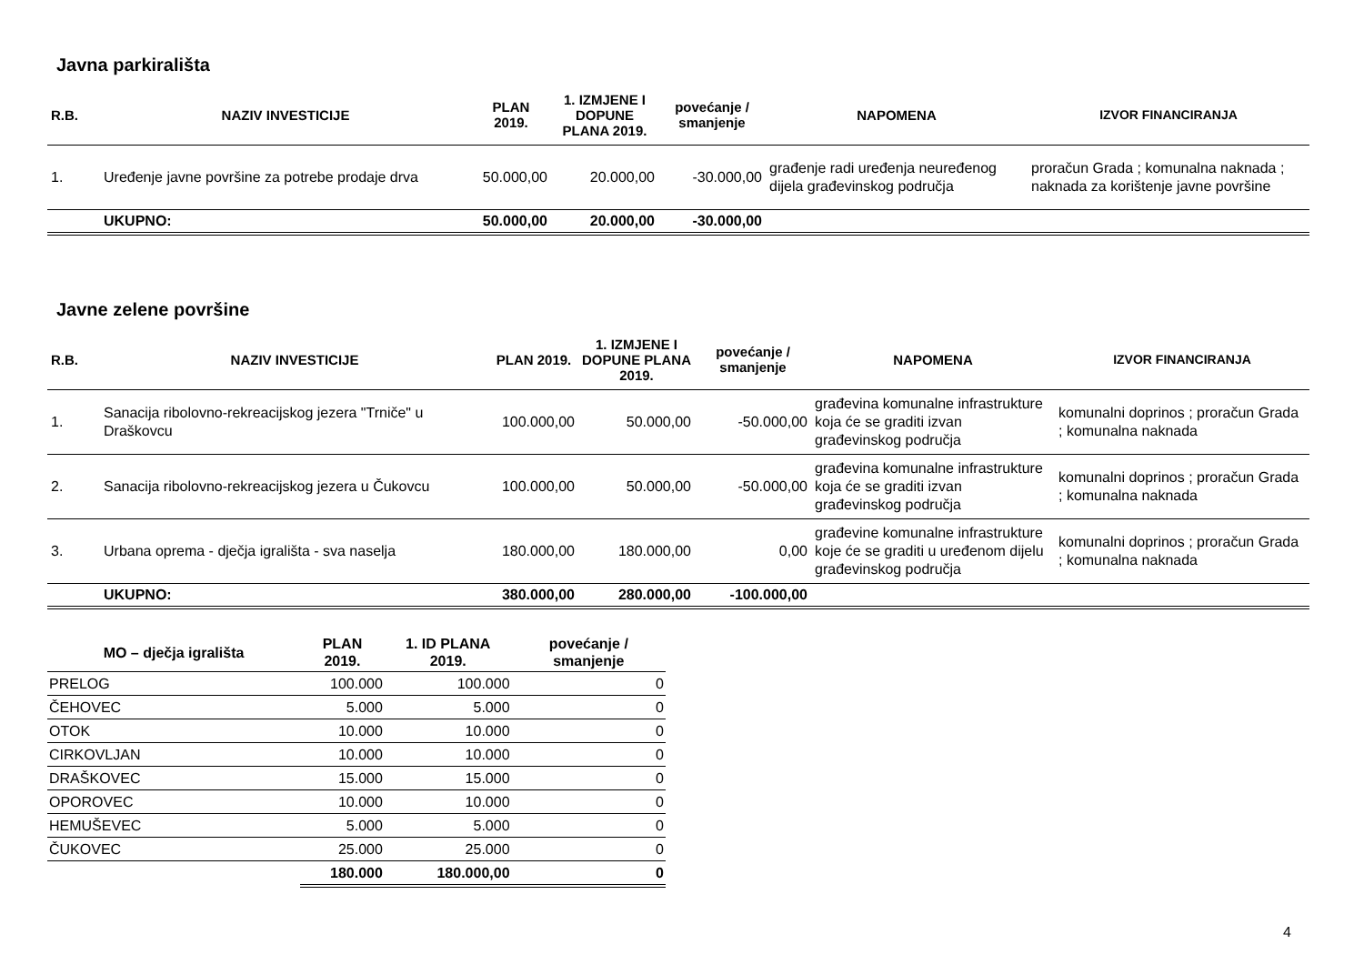Javna parkirališta
| R.B. | NAZIV INVESTICIJE | PLAN 2019. | 1. IZMJENE I DOPUNE PLANA 2019. | povećanje / smanjenje | NAPOMENA | IZVOR FINANCIRANJA |
| --- | --- | --- | --- | --- | --- | --- |
| 1. | Uređenje javne površine za potrebe prodaje drva | 50.000,00 | 20.000,00 | -30.000,00 | građenje radi uređenja neuređenog dijela građevinskog područja | proračun Grada ; komunalna naknada ; naknada za korištenje javne površine |
| | UKUPNO: | 50.000,00 | 20.000,00 | -30.000,00 | | |
Javne zelene površine
| R.B. | NAZIV INVESTICIJE | PLAN 2019. | 1. IZMJENE I DOPUNE PLANA 2019. | povećanje / smanjenje | NAPOMENA | IZVOR FINANCIRANJA |
| --- | --- | --- | --- | --- | --- | --- |
| 1. | Sanacija ribolovno-rekreacijskog jezera "Trniče" u Draškovcu | 100.000,00 | 50.000,00 | -50.000,00 | građevina komunalne infrastrukture koja će se graditi izvan građevinskog područja | komunalni doprinos ; proračun Grada ; komunalna naknada |
| 2. | Sanacija ribolovno-rekreacijskog jezera u Čukovcu | 100.000,00 | 50.000,00 | -50.000,00 | građevina komunalne infrastrukture koja će se graditi izvan građevinskog područja | komunalni doprinos ; proračun Grada ; komunalna naknada |
| 3. | Urbana oprema - dječja igrališta - sva naselja | 180.000,00 | 180.000,00 | 0,00 | građevine komunalne infrastrukture koje će se graditi u uređenom dijelu građevinskog područja | komunalni doprinos ; proračun Grada ; komunalna naknada |
| | UKUPNO: | 380.000,00 | 280.000,00 | -100.000,00 | | |
| MO – dječja igrališta | PLAN 2019. | 1. ID PLANA 2019. | povećanje / smanjenje |
| --- | --- | --- | --- |
| PRELOG | 100.000 | 100.000 | 0 |
| ČEHOVEC | 5.000 | 5.000 | 0 |
| OTOK | 10.000 | 10.000 | 0 |
| CIRKOVLJAN | 10.000 | 10.000 | 0 |
| DRAŠKOVEC | 15.000 | 15.000 | 0 |
| OPOROVEC | 10.000 | 10.000 | 0 |
| HEMUŠEVEC | 5.000 | 5.000 | 0 |
| ČUKOVEC | 25.000 | 25.000 | 0 |
| | 180.000 | 180.000,00 | 0 |
4